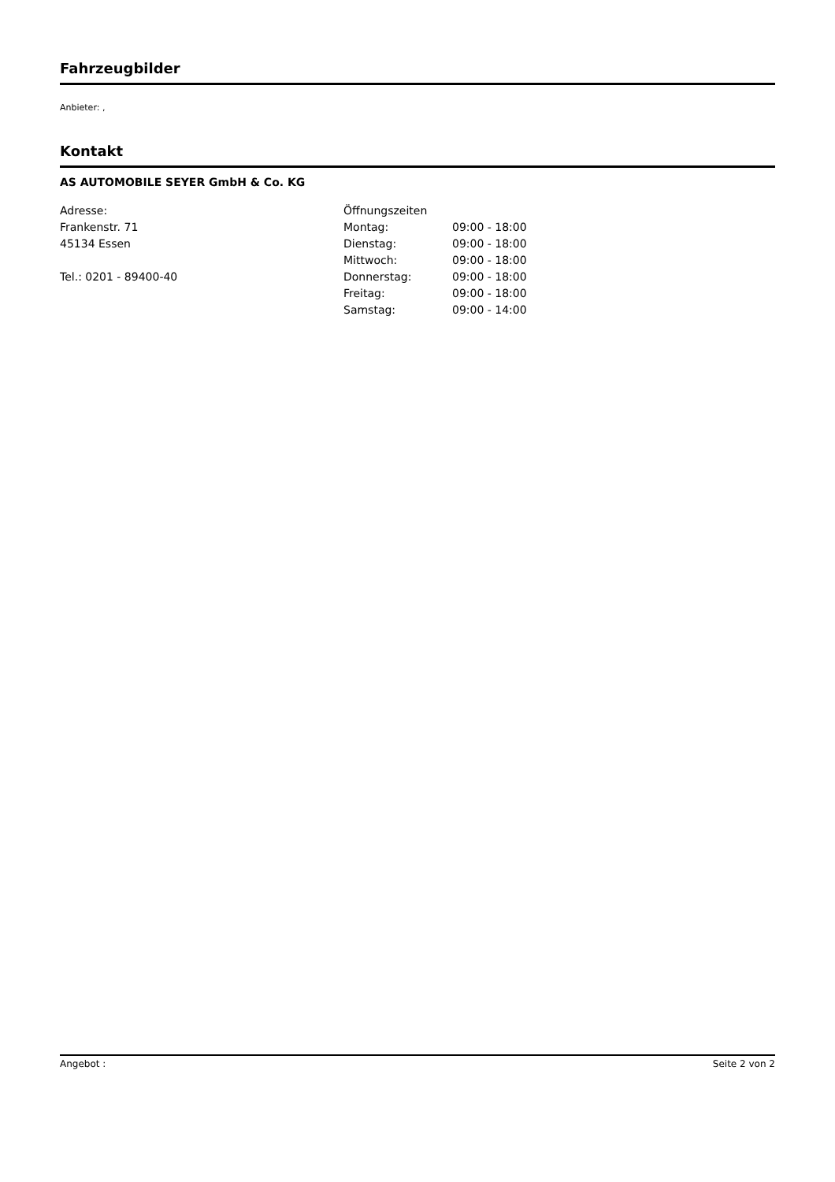Fahrzeugbilder
Anbieter: ,
Kontakt
AS AUTOMOBILE SEYER GmbH & Co. KG
Adresse:
Frankenstr. 71
45134 Essen
Tel.: 0201 - 89400-40
| Öffnungszeiten | |
| Montag: | 09:00 - 18:00 |
| Dienstag: | 09:00 - 18:00 |
| Mittwoch: | 09:00 - 18:00 |
| Donnerstag: | 09:00 - 18:00 |
| Freitag: | 09:00 - 18:00 |
| Samstag: | 09:00 - 14:00 |
Angebot : Seite 2 von 2